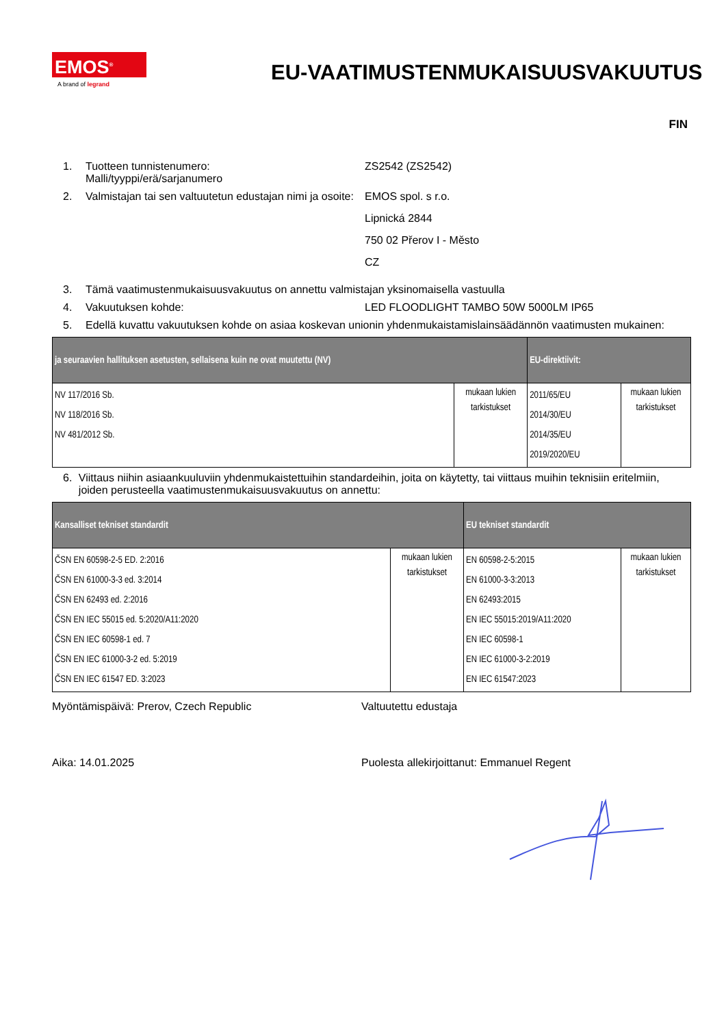EMOS<sup>®</sup>
A brand of legrand
EU-VAATIMUSTENMUKAISUUSVAKUUTUS
FIN
1. Tuotteen tunnistenumero:
Malli/tyyppi/erä/sarjanumero
ZS2542 (ZS2542)
2. Valmistajan tai sen valtuutetun edustajan nimi ja osoite:
EMOS spol. s r.o.
Lipnická 2844
750 02 Přerov I - Město
CZ
3. Tämä vaatimustenmukaisuusvakuutus on annettu valmistajan yksinomaisella vastuulla
4. Vakuutuksen kohde: LED FLOODLIGHT TAMBO 50W 5000LM IP65
5. Edellä kuvattu vakuutuksen kohde on asiaa koskevan unionin yhdenmukaistamislainsäädännön vaatimusten mukainen:
| ja seuraavien hallituksen asetusten, sellaisena kuin ne ovat muutettu (NV) | | EU-direktiivit: | |
| --- | --- | --- | --- |
| NV 117/2016 Sb. NV 118/2016 Sb. NV 481/2012 Sb. | mukaan lukien tarkistukset | 2011/65/EU 2014/30/EU 2014/35/EU 2019/2020/EU | mukaan lukien tarkistukset |
6. Viittaus niihin asiaankuuluviin yhdenmukaistettuihin standardeihin, joita on käytetty, tai viittaus muihin teknisiin eritelmiin, joiden perusteella vaatimustenmukaisuusvakuutus on annettu:
| Kansalliset tekniset standardit | | EU tekniset standardit | |
| --- | --- | --- | --- |
| ČSN EN 60598-2-5 ED. 2:2016 ČSN EN 61000-3-3 ed. 3:2014 ČSN EN 62493 ed. 2:2016 ČSN EN IEC 55015 ed. 5:2020/A11:2020 ČSN EN IEC 60598-1 ed. 7 ČSN EN IEC 61000-3-2 ed. 5:2019 ČSN EN IEC 61547 ED. 3:2023 | mukaan lukien tarkistukset | EN 60598-2-5:2015 EN 61000-3-3:2013 EN 62493:2015 EN IEC 55015:2019/A11:2020 EN IEC 60598-1 EN IEC 61000-3-2:2019 EN IEC 61547:2023 | mukaan lukien tarkistukset |
Myöntämispäivä: Prerov, Czech Republic Valtuutettu edustaja
Aika: 14.01.2025 Puolesta allekirjoittanut: Emmanuel Regent